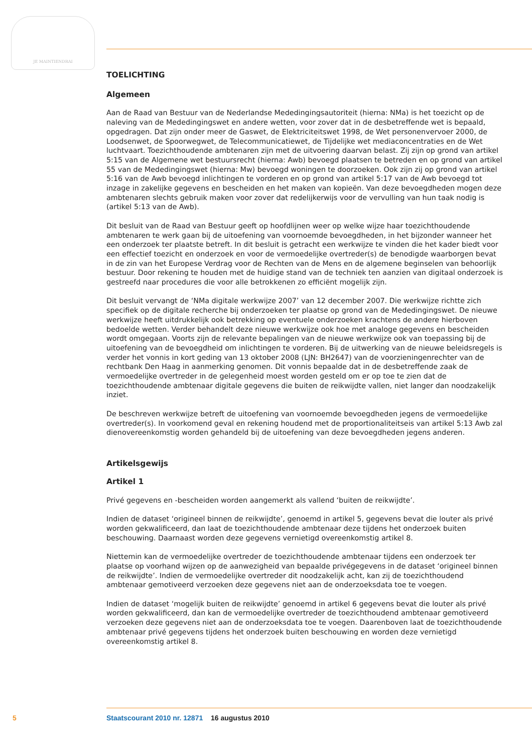JE MAINTIENDRAI
TOELICHTING
Algemeen
Aan de Raad van Bestuur van de Nederlandse Mededingingsautoriteit (hierna: NMa) is het toezicht op de naleving van de Mededingingswet en andere wetten, voor zover dat in de desbetreffende wet is bepaald, opgedragen. Dat zijn onder meer de Gaswet, de Elektriciteitswet 1998, de Wet personenvervoer 2000, de Loodsenwet, de Spoorwegwet, de Telecommunicatiewet, de Tijdelijke wet mediaconcentraties en de Wet luchtvaart. Toezichthoudende ambtenaren zijn met de uitvoering daarvan belast. Zij zijn op grond van artikel 5:15 van de Algemene wet bestuursrecht (hierna: Awb) bevoegd plaatsen te betreden en op grond van artikel 55 van de Mededingingswet (hierna: Mw) bevoegd woningen te doorzoeken. Ook zijn zij op grond van artikel 5:16 van de Awb bevoegd inlichtingen te vorderen en op grond van artikel 5:17 van de Awb bevoegd tot inzage in zakelijke gegevens en bescheiden en het maken van kopieën. Van deze bevoegdheden mogen deze ambtenaren slechts gebruik maken voor zover dat redelijkerwijs voor de vervulling van hun taak nodig is (artikel 5:13 van de Awb).
Dit besluit van de Raad van Bestuur geeft op hoofdlijnen weer op welke wijze haar toezichthoudende ambtenaren te werk gaan bij de uitoefening van voornoemde bevoegdheden, in het bijzonder wanneer het een onderzoek ter plaatste betreft. In dit besluit is getracht een werkwijze te vinden die het kader biedt voor een effectief toezicht en onderzoek en voor de vermoedelijke overtreder(s) de benodigde waarborgen bevat in de zin van het Europese Verdrag voor de Rechten van de Mens en de algemene beginselen van behoorlijk bestuur. Door rekening te houden met de huidige stand van de techniek ten aanzien van digitaal onderzoek is gestreefd naar procedures die voor alle betrokkenen zo efficiënt mogelijk zijn.
Dit besluit vervangt de ‘NMa digitale werkwijze 2007’ van 12 december 2007. Die werkwijze richtte zich specifiek op de digitale recherche bij onderzoeken ter plaatse op grond van de Mededingingswet. De nieuwe werkwijze heeft uitdrukkelijk ook betrekking op eventuele onderzoeken krachtens de andere hierboven bedoelde wetten. Verder behandelt deze nieuwe werkwijze ook hoe met analoge gegevens en bescheiden wordt omgegaan. Voorts zijn de relevante bepalingen van de nieuwe werkwijze ook van toepassing bij de uitoefening van de bevoegdheid om inlichtingen te vorderen. Bij de uitwerking van de nieuwe beleidsregels is verder het vonnis in kort geding van 13 oktober 2008 (LJN: BH2647) van de voorzieningenrechter van de rechtbank Den Haag in aanmerking genomen. Dit vonnis bepaalde dat in de desbetreffende zaak de vermoedelijke overtreder in de gelegenheid moest worden gesteld om er op toe te zien dat de toezichthoudende ambtenaar digitale gegevens die buiten de reikwijdte vallen, niet langer dan noodzakelijk inziet.
De beschreven werkwijze betreft de uitoefening van voornoemde bevoegdheden jegens de vermoedelijke overtreder(s). In voorkomend geval en rekening houdend met de proportionaliteitseis van artikel 5:13 Awb zal dienovereenkomstig worden gehandeld bij de uitoefening van deze bevoegdheden jegens anderen.
Artikelsgewijs
Artikel 1
Privé gegevens en -bescheiden worden aangemerkt als vallend ‘buiten de reikwijdte’.
Indien de dataset ‘origineel binnen de reikwijdte’, genoemd in artikel 5, gegevens bevat die louter als privé worden gekwalificeerd, dan laat de toezichthoudende ambtenaar deze tijdens het onderzoek buiten beschouwing. Daarnaast worden deze gegevens vernietigd overeenkomstig artikel 8.
Niettemin kan de vermoedelijke overtreder de toezichthoudende ambtenaar tijdens een onderzoek ter plaatse op voorhand wijzen op de aanwezigheid van bepaalde privégegevens in de dataset ‘origineel binnen de reikwijdte’. Indien de vermoedelijke overtreder dit noodzakelijk acht, kan zij de toezichthoudend ambtenaar gemotiveerd verzoeken deze gegevens niet aan de onderzoeksdata toe te voegen.
Indien de dataset ‘mogelijk buiten de reikwijdte’ genoemd in artikel 6 gegevens bevat die louter als privé worden gekwalificeerd, dan kan de vermoedelijke overtreder de toezichthoudend ambtenaar gemotiveerd verzoeken deze gegevens niet aan de onderzoeksdata toe te voegen. Daarenboven laat de toezichthoudende ambtenaar privé gegevens tijdens het onderzoek buiten beschouwing en worden deze vernietigd overeenkomstig artikel 8.
5 Staatscourant 2010 nr. 12871 16 augustus 2010